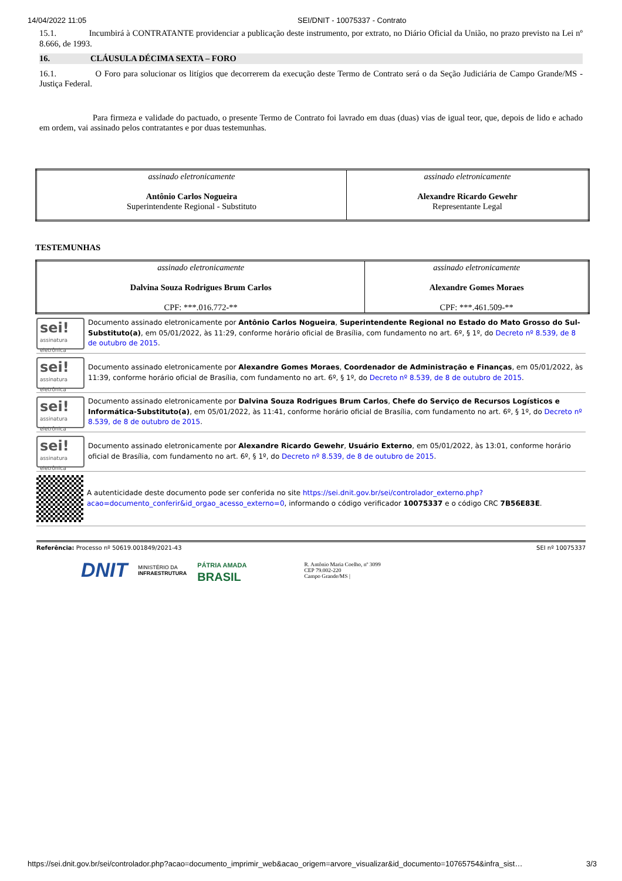14/04/2022 11:05 SEI/DNIT - 10075337 - Contrato
15.1. Incumbirá à CONTRATANTE providenciar a publicação deste instrumento, por extrato, no Diário Oficial da União, no prazo previsto na Lei nº 8.666, de 1993.
16. CLÁUSULA DÉCIMA SEXTA – FORO
16.1. O Foro para solucionar os litígios que decorrerem da execução deste Termo de Contrato será o da Seção Judiciária de Campo Grande/MS - Justiça Federal.
Para firmeza e validade do pactuado, o presente Termo de Contrato foi lavrado em duas (duas) vias de igual teor, que, depois de lido e achado em ordem, vai assinado pelos contratantes e por duas testemunhas.
| assinado eletronicamente Antônio Carlos Nogueira Superintendente Regional - Substituto | assinado eletronicamente Alexandre Ricardo Gewehr Representante Legal |
TESTEMUNHAS
| assinado eletronicamente Dalvina Souza Rodrigues Brum Carlos CPF: ***.016.772-** | assinado eletronicamente Alexandre Gomes Moraes CPF: ***.461.509-** |
sei!
assinatura eletrônica
Documento assinado eletronicamente por Antônio Carlos Nogueira, Superintendente Regional no Estado do Mato Grosso do Sul-Substituto(a), em 05/01/2022, às 11:29, conforme horário oficial de Brasília, com fundamento no art. 6º, § 1º, do Decreto nº 8.539, de 8 de outubro de 2015.
sei!
assinatura eletrônica
Documento assinado eletronicamente por Alexandre Gomes Moraes, Coordenador de Administração e Finanças, em 05/01/2022, às 11:39, conforme horário oficial de Brasília, com fundamento no art. 6º, § 1º, do Decreto nº 8.539, de 8 de outubro de 2015.
sei!
assinatura eletrônica
Documento assinado eletronicamente por Dalvina Souza Rodrigues Brum Carlos, Chefe do Serviço de Recursos Logísticos e Informática-Substituto(a), em 05/01/2022, às 11:41, conforme horário oficial de Brasília, com fundamento no art. 6º, § 1º, do Decreto nº 8.539, de 8 de outubro de 2015.
sei!
assinatura eletrônica
Documento assinado eletronicamente por Alexandre Ricardo Gewehr, Usuário Externo, em 05/01/2022, às 13:01, conforme horário oficial de Brasília, com fundamento no art. 6º, § 1º, do Decreto nº 8.539, de 8 de outubro de 2015.
A autenticidade deste documento pode ser conferida no site https://sei.dnit.gov.br/sei/controlador_externo.php?acao=documento_conferir&id_orgao_acesso_externo=0, informando o código verificador 10075337 e o código CRC 7B56E83E.
Referência: Processo nº 50619.001849/2021-43 SEI nº 10075337
DNIT MINISTÉRIO DA
INFRAESTRUTURA PÁTRIA AMADA
BRASIL R. Antônio Maria Coelho, nº 3099
CEP 79.002-220
Campo Grande/MS |
https://sei.dnit.gov.br/sei/controlador.php?acao=documento_imprimir_web&acao_origem=arvore_visualizar&id_documento=10765754&infra_sist… 3/3